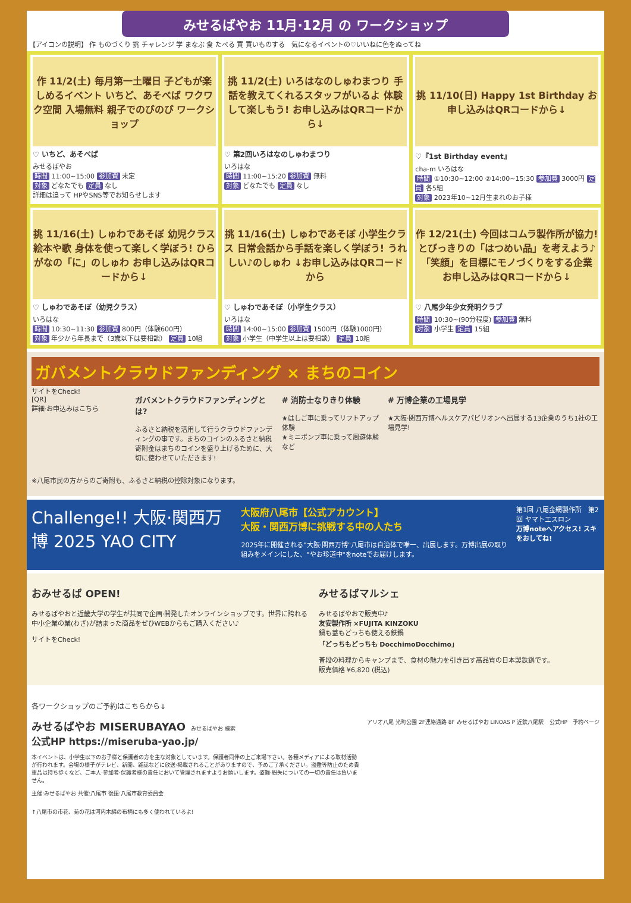みせるばやお 11月·12月 の ワークショップ
【アイコンの説明】 作 ものづくり 挑 チャレンジ 学 まなぶ 食 たべる 買 買いものする　気になるイベントの♡いいねに色をぬってね
作 11/2(土) 毎月第一土曜日 子どもが楽しめるイベント いちど、あそべば ワクワク空間 入場無料 親子でのびのび ワークショップ
♡ いちど、あそべば
みせるばやお
時間 11:00~15:00 参加費 未定
対象 どなたでも 定員 なし
詳細は追って HPやSNS等でお知らせします
挑 11/2(土) いろはなのしゅわまつり 手話を教えてくれるスタッフがいるよ 体験して楽しもう! お申し込みはQRコードから↓
♡ 第2回いろはなのしゅわまつり
いろはな
時間 11:00~15:20 参加費 無料
対象 どなたでも 定員 なし
挑 11/10(日) Happy 1st Birthday お申し込みはQRコードから↓
♡『1st Birthday event』
cha-m いろはな
時間 ①10:30~12:00 ②14:00~15:30 参加費 3000円 定員 各5組
対象 2023年10~12月生まれのお子様
挑 11/16(土) しゅわであそぼ 幼児クラス 絵本や歌 身体を使って楽しく学ぼう! ひらがなの「に」のしゅわ お申し込みはQRコードから↓
♡ しゅわであそぼ（幼児クラス）
いろはな
時間 10:30~11:30 参加費 800円（体験600円）
対象 年少から年長まで（3歳以下は要相談） 定員 10組
挑 11/16(土) しゅわであそぼ 小学生クラス 日常会話から手話を楽しく学ぼう! うれしい♪のしゅわ ↓お申し込みはQRコードから
♡ しゅわであそぼ（小学生クラス）
いろはな
時間 14:00~15:00 参加費 1500円（体験1000円）
対象 小学生（中学生以上は要相談） 定員 10組
作 12/21(土) 今回はコムラ製作所が協力! とびっきりの「はつめい品」を考えよう♪ 「笑顔」を目標にモノづくりをする企業 お申し込みはQRコードから↓
♡ 八尾少年少女発明クラブ
時間 10:30~(90分程度) 参加費 無料
対象 小学生 定員 15組
ガバメントクラウドファンディング × まちのコイン
サイトをCheck!
[QR]
詳細·お申込みはこちら
ガバメントクラウドファンディングとは?
ふるさと納税を活用して行うクラウドファンディングの事です。まちのコインのふるさと納税寄附金はまちのコインを盛り上げるために、大切に使わせていただきます!
# 消防士なりきり体験
★はしご車に乗ってリフトアップ体験
★ミニポンプ車に乗って周遊体験など
# 万博企業の工場見学
★大阪·関西万博ヘルスケアパビリオンへ出展する13企業のうち1社の工場見学!
※八尾市民の方からのご寄附も、ふるさと納税の控除対象になります。
Challenge!! 大阪·関西万博 2025 YAO CITY
大阪府八尾市【公式アカウント】
大阪・関西万博に挑戦する中の人たち
2025年に開催される"大阪·関西万博"八尾市は自治体で唯一、出展します。万博出展の取り組みをメインにした、"やお珍道中"をnoteでお届けします。
第1回 八尾金網製作所　第2回 ヤマトエスロン
万博noteへアクセス! スキをおしてね!
おみせるば OPEN!
みせるばやおと近畿大学の学生が共同で企画·開発したオンラインショップです。世界に誇れる中小企業の業(わざ)が詰まった商品をぜひWEBからもご購入ください♪
サイトをCheck!
みせるばマルシェ
みせるばやおで販売中♪
友安製作所 ×FUJITA KINZOKU
鍋も蓋もどっちも使える鉄鍋
「どっちもどっちも DocchimoDocchimo」
普段の料理からキャンプまで、食材の魅力を引き出す高品質の日本製鉄鍋です。
販売価格 ¥6,820 (税込)
各ワークショップのご予約はこちらから↓
みせるばやお MISERUBAYAO　みせるばやお 検索
公式HP https://miseruba-yao.jp/
本イベントは、小学生以下のお子様と保護者の方を主な対象としています。保護者同伴の上ご来場下さい。各種メディアによる取材活動が行われます。会場の様子がテレビ、新聞、雑誌などに放送·掲載されることがありますので、予めご了承ください。盗難等防止のため貴重品は持ち歩くなど、ご本人·参加者·保護者様の責任において管理されますようお願いします。盗難·紛失についての一切の責任は負いません。
主催:みせるばやお 共催:八尾市 後援:八尾市教育委員会
アリオ八尾 光町公園 2F連絡通路 8F みせるばやお LINOAS P 近鉄八尾駅
公式HP　予約ページ
↑八尾市の市花、菊の花は河内木綿の布柄にも多く使われているよ!